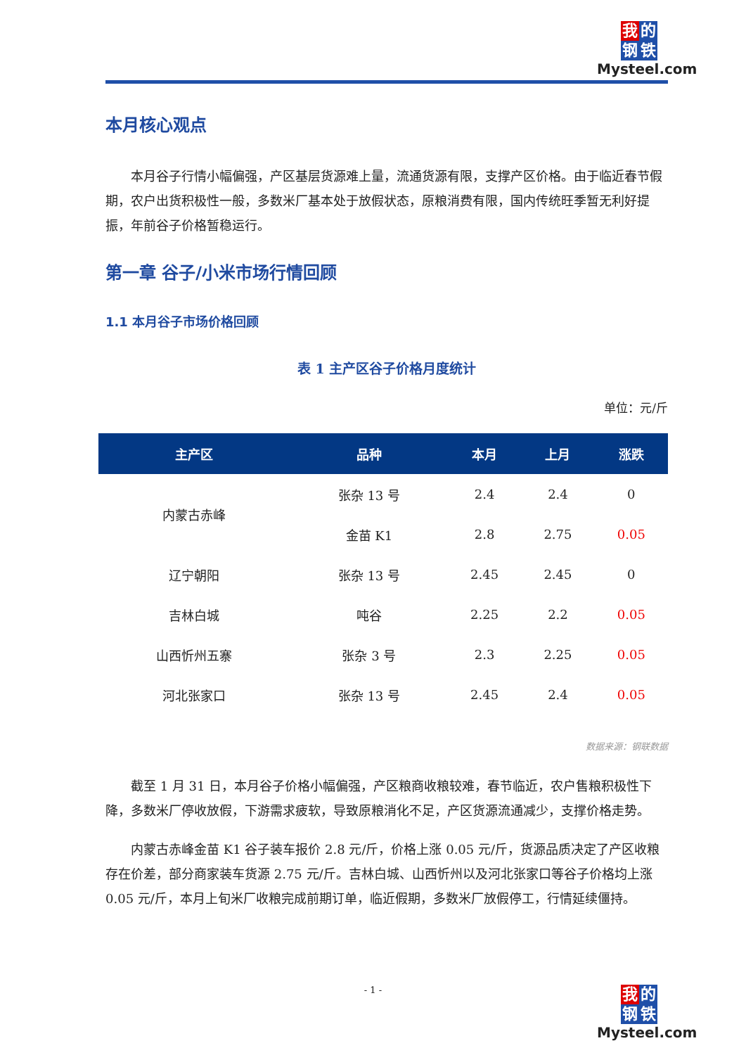我 的
钢 铁
Mysteel.com
本月核心观点
本月谷子行情小幅偏强，产区基层货源难上量，流通货源有限，支撑产区价格。由于临近春节假期，农户出货积极性一般，多数米厂基本处于放假状态，原粮消费有限，国内传统旺季暂无利好提振，年前谷子价格暂稳运行。
第一章 谷子/小米市场行情回顾
1.1 本月谷子市场价格回顾
表 1 主产区谷子价格月度统计
单位：元/斤
| 主产区 | 品种 | 本月 | 上月 | 涨跌 |
| --- | --- | --- | --- | --- |
| 内蒙古赤峰 | 张杂 13 号 | 2.4 | 2.4 | 0 |
| | 金苗 K1 | 2.8 | 2.75 | 0.05 |
| 辽宁朝阳 | 张杂 13 号 | 2.45 | 2.45 | 0 |
| 吉林白城 | 吨谷 | 2.25 | 2.2 | 0.05 |
| 山西忻州五寨 | 张杂 3 号 | 2.3 | 2.25 | 0.05 |
| 河北张家口 | 张杂 13 号 | 2.45 | 2.4 | 0.05 |
数据来源：钢联数据
截至 1 月 31 日，本月谷子价格小幅偏强，产区粮商收粮较难，春节临近，农户售粮积极性下降，多数米厂停收放假，下游需求疲软，导致原粮消化不足，产区货源流通减少，支撑价格走势。
内蒙古赤峰金苗 K1 谷子装车报价 2.8 元/斤，价格上涨 0.05 元/斤，货源品质决定了产区收粮存在价差，部分商家装车货源 2.75 元/斤。吉林白城、山西忻州以及河北张家口等谷子价格均上涨 0.05 元/斤，本月上旬米厂收粮完成前期订单，临近假期，多数米厂放假停工，行情延续僵持。
- 1 -
我 的
钢 铁
Mysteel.com